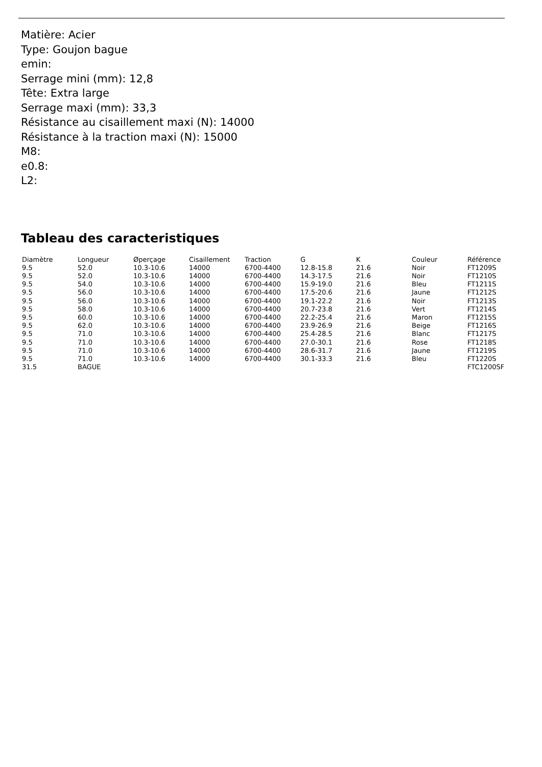Matière: Acier
Type: Goujon bague
emin:
Serrage mini (mm): 12,8
Tête: Extra large
Serrage maxi (mm): 33,3
Résistance au cisaillement maxi (N): 14000
Résistance à la traction maxi (N): 15000
M8:
e0.8:
L2:
Tableau des caracteristiques
| Diamètre | Longueur | Øperçage | Cisaillement | Traction | G | K | Couleur | Référence |
| --- | --- | --- | --- | --- | --- | --- | --- | --- |
| 9.5 | 52.0 | 10.3-10.6 | 14000 | 6700-4400 | 12.8-15.8 | 21.6 | Noir | FT1209S |
| 9.5 | 52.0 | 10.3-10.6 | 14000 | 6700-4400 | 14.3-17.5 | 21.6 | Noir | FT1210S |
| 9.5 | 54.0 | 10.3-10.6 | 14000 | 6700-4400 | 15.9-19.0 | 21.6 | Bleu | FT1211S |
| 9.5 | 56.0 | 10.3-10.6 | 14000 | 6700-4400 | 17.5-20.6 | 21.6 | Jaune | FT1212S |
| 9.5 | 56.0 | 10.3-10.6 | 14000 | 6700-4400 | 19.1-22.2 | 21.6 | Noir | FT1213S |
| 9.5 | 58.0 | 10.3-10.6 | 14000 | 6700-4400 | 20.7-23.8 | 21.6 | Vert | FT1214S |
| 9.5 | 60.0 | 10.3-10.6 | 14000 | 6700-4400 | 22.2-25.4 | 21.6 | Maron | FT1215S |
| 9.5 | 62.0 | 10.3-10.6 | 14000 | 6700-4400 | 23.9-26.9 | 21.6 | Beige | FT1216S |
| 9.5 | 71.0 | 10.3-10.6 | 14000 | 6700-4400 | 25.4-28.5 | 21.6 | Blanc | FT1217S |
| 9.5 | 71.0 | 10.3-10.6 | 14000 | 6700-4400 | 27.0-30.1 | 21.6 | Rose | FT1218S |
| 9.5 | 71.0 | 10.3-10.6 | 14000 | 6700-4400 | 28.6-31.7 | 21.6 | Jaune | FT1219S |
| 9.5 | 71.0 | 10.3-10.6 | 14000 | 6700-4400 | 30.1-33.3 | 21.6 | Bleu | FT1220S |
| 31.5 | BAGUE | | | | | | | FTC1200SF |